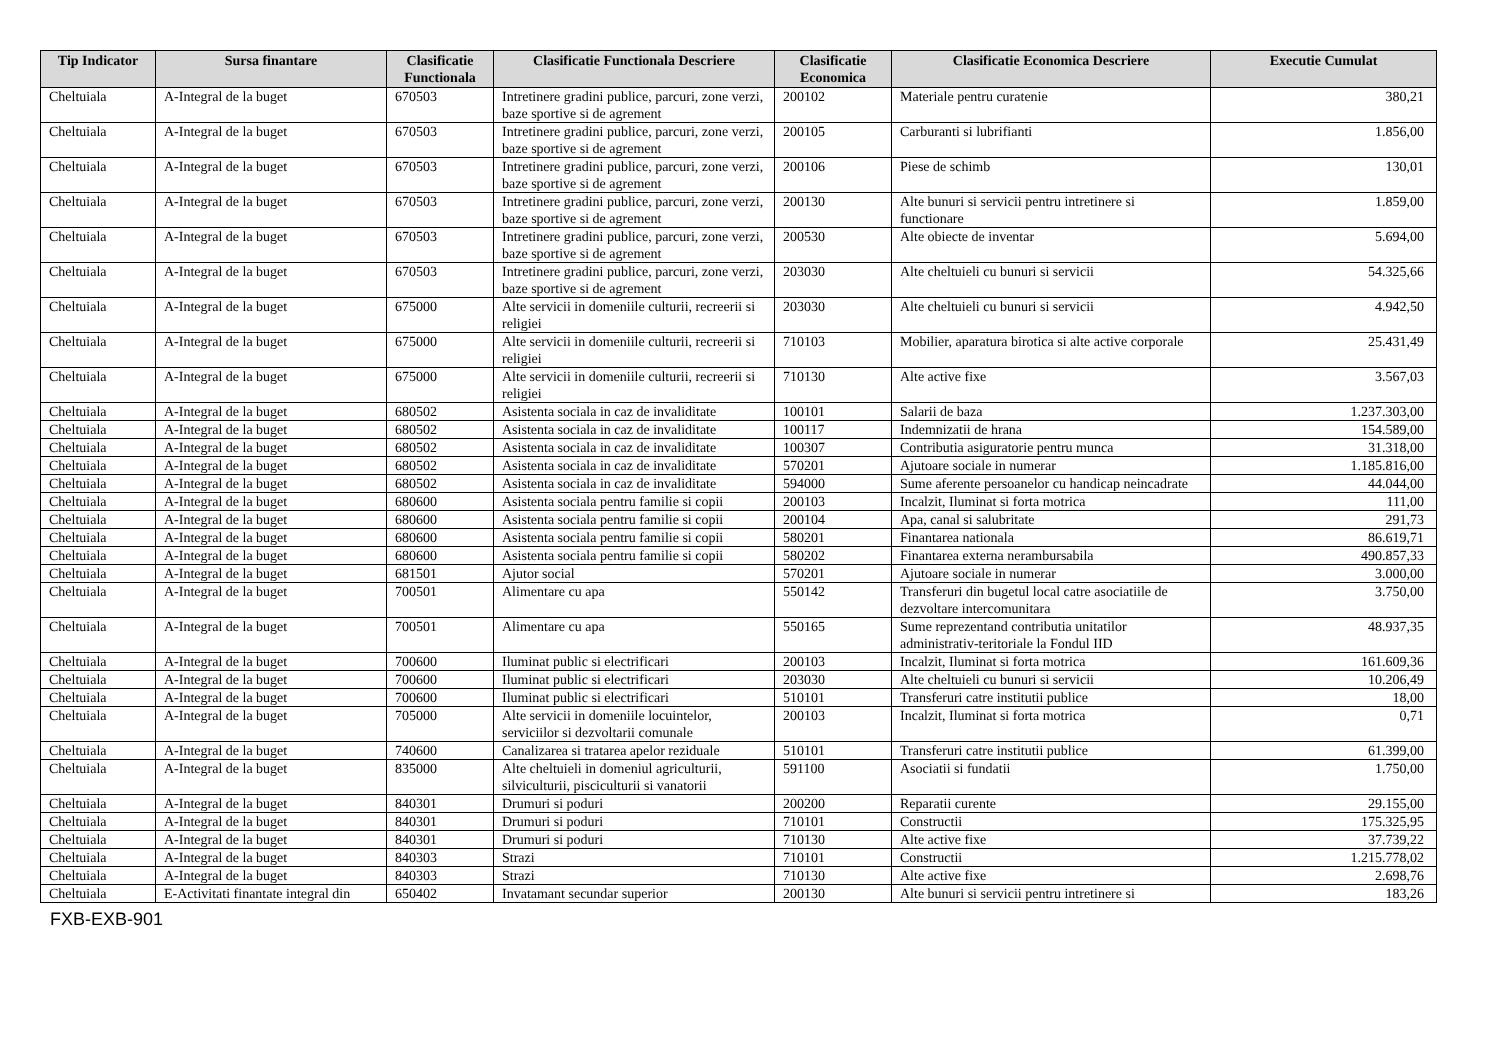| Tip Indicator | Sursa finantare | Clasificatie Functionala | Clasificatie Functionala Descriere | Clasificatie Economica | Clasificatie Economica Descriere | Executie Cumulat |
| --- | --- | --- | --- | --- | --- | --- |
| Cheltuiala | A-Integral de la buget | 670503 | Intretinere gradini publice, parcuri, zone verzi, baze sportive si de agrement | 200102 | Materiale pentru curatenie | 380,21 |
| Cheltuiala | A-Integral de la buget | 670503 | Intretinere gradini publice, parcuri, zone verzi, baze sportive si de agrement | 200105 | Carburanti si lubrifianti | 1.856,00 |
| Cheltuiala | A-Integral de la buget | 670503 | Intretinere gradini publice, parcuri, zone verzi, baze sportive si de agrement | 200106 | Piese de schimb | 130,01 |
| Cheltuiala | A-Integral de la buget | 670503 | Intretinere gradini publice, parcuri, zone verzi, baze sportive si de agrement | 200130 | Alte bunuri si servicii pentru intretinere si functionare | 1.859,00 |
| Cheltuiala | A-Integral de la buget | 670503 | Intretinere gradini publice, parcuri, zone verzi, baze sportive si de agrement | 200530 | Alte obiecte de inventar | 5.694,00 |
| Cheltuiala | A-Integral de la buget | 670503 | Intretinere gradini publice, parcuri, zone verzi, baze sportive si de agrement | 203030 | Alte cheltuieli cu bunuri si servicii | 54.325,66 |
| Cheltuiala | A-Integral de la buget | 675000 | Alte servicii in domeniile culturii, recreerii si religiei | 203030 | Alte cheltuieli cu bunuri si servicii | 4.942,50 |
| Cheltuiala | A-Integral de la buget | 675000 | Alte servicii in domeniile culturii, recreerii si religiei | 710103 | Mobilier, aparatura birotica si alte active corporale | 25.431,49 |
| Cheltuiala | A-Integral de la buget | 675000 | Alte servicii in domeniile culturii, recreerii si religiei | 710130 | Alte active fixe | 3.567,03 |
| Cheltuiala | A-Integral de la buget | 680502 | Asistenta sociala in caz de invaliditate | 100101 | Salarii de baza | 1.237.303,00 |
| Cheltuiala | A-Integral de la buget | 680502 | Asistenta sociala in caz de invaliditate | 100117 | Indemnizatii de hrana | 154.589,00 |
| Cheltuiala | A-Integral de la buget | 680502 | Asistenta sociala in caz de invaliditate | 100307 | Contributia asiguratorie pentru munca | 31.318,00 |
| Cheltuiala | A-Integral de la buget | 680502 | Asistenta sociala in caz de invaliditate | 570201 | Ajutoare sociale in numerar | 1.185.816,00 |
| Cheltuiala | A-Integral de la buget | 680502 | Asistenta sociala in caz de invaliditate | 594000 | Sume aferente persoanelor cu handicap neincadrate | 44.044,00 |
| Cheltuiala | A-Integral de la buget | 680600 | Asistenta sociala pentru familie si copii | 200103 | Incalzit, Iluminat si forta motrica | 111,00 |
| Cheltuiala | A-Integral de la buget | 680600 | Asistenta sociala pentru familie si copii | 200104 | Apa, canal si salubritate | 291,73 |
| Cheltuiala | A-Integral de la buget | 680600 | Asistenta sociala pentru familie si copii | 580201 | Finantarea nationala | 86.619,71 |
| Cheltuiala | A-Integral de la buget | 680600 | Asistenta sociala pentru familie si copii | 580202 | Finantarea externa nerambursabila | 490.857,33 |
| Cheltuiala | A-Integral de la buget | 681501 | Ajutor social | 570201 | Ajutoare sociale in numerar | 3.000,00 |
| Cheltuiala | A-Integral de la buget | 700501 | Alimentare cu apa | 550142 | Transferuri din bugetul local catre asociatiile de dezvoltare intercomunitara | 3.750,00 |
| Cheltuiala | A-Integral de la buget | 700501 | Alimentare cu apa | 550165 | Sume reprezentand contributia unitatilor administrativ-teritoriale la Fondul IID | 48.937,35 |
| Cheltuiala | A-Integral de la buget | 700600 | Iluminat public si electrificari | 200103 | Incalzit, Iluminat si forta motrica | 161.609,36 |
| Cheltuiala | A-Integral de la buget | 700600 | Iluminat public si electrificari | 203030 | Alte cheltuieli cu bunuri si servicii | 10.206,49 |
| Cheltuiala | A-Integral de la buget | 700600 | Iluminat public si electrificari | 510101 | Transferuri catre institutii publice | 18,00 |
| Cheltuiala | A-Integral de la buget | 705000 | Alte servicii in domeniile locuintelor, serviciilor si dezvoltarii comunale | 200103 | Incalzit, Iluminat si forta motrica | 0,71 |
| Cheltuiala | A-Integral de la buget | 740600 | Canalizarea si tratarea apelor reziduale | 510101 | Transferuri catre institutii publice | 61.399,00 |
| Cheltuiala | A-Integral de la buget | 835000 | Alte cheltuieli in domeniul agriculturii, silviculturii, pisciculturii si vanatorii | 591100 | Asociatii si fundatii | 1.750,00 |
| Cheltuiala | A-Integral de la buget | 840301 | Drumuri si poduri | 200200 | Reparatii curente | 29.155,00 |
| Cheltuiala | A-Integral de la buget | 840301 | Drumuri si poduri | 710101 | Constructii | 175.325,95 |
| Cheltuiala | A-Integral de la buget | 840301 | Drumuri si poduri | 710130 | Alte active fixe | 37.739,22 |
| Cheltuiala | A-Integral de la buget | 840303 | Strazi | 710101 | Constructii | 1.215.778,02 |
| Cheltuiala | A-Integral de la buget | 840303 | Strazi | 710130 | Alte active fixe | 2.698,76 |
| Cheltuiala | E-Activitati finantate integral din | 650402 | Invatamant secundar superior | 200130 | Alte bunuri si servicii pentru intretinere si | 183,26 |
FXB-EXB-901